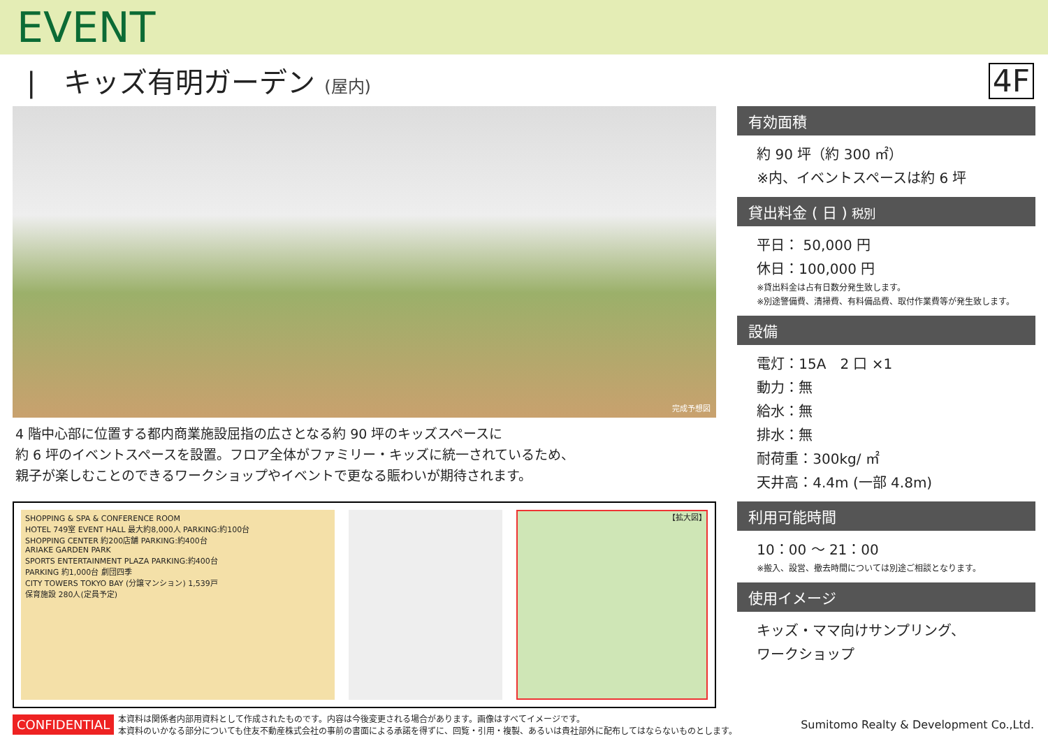EVENT
|　キッズ有明ガーデン (屋内)
4F
完成予想図
4 階中心部に位置する都内商業施設屈指の広さとなる約 90 坪のキッズスペースに
約 6 坪のイベントスペースを設置。フロア全体がファミリー・キッズに統一されているため、
親子が楽しむことのできるワークショップやイベントで更なる賑わいが期待されます。
SHOPPING & SPA & CONFERENCE ROOM
HOTEL 749室 EVENT HALL 最大約8,000人 PARKING:約100台
SHOPPING CENTER 約200店舗 PARKING:約400台
ARIAKE GARDEN PARK
SPORTS ENTERTAINMENT PLAZA PARKING:約400台
PARKING 約1,000台 劇団四季
CITY TOWERS TOKYO BAY (分譲マンション) 1,539戸
保育施設 280人(定員予定)
【拡大図】
有効面積
約 90 坪（約 300 ㎡）
※内、イベントスペースは約 6 坪
貸出料金 ( 日 ) 税別
平日： 50,000 円
休日：100,000 円
※貸出料金は占有日数分発生致します。
※別途警備費、清掃費、有料備品費、取付作業費等が発生致します。
設備
電灯：15A　2 口 ×1
動力：無
給水：無
排水：無
耐荷重：300kg/ ㎡
天井高：4.4m (一部 4.8m)
利用可能時間
10：00 ～ 21：00
※搬入、設営、撤去時間については別途ご相談となります。
使用イメージ
キッズ・ママ向けサンプリング、
ワークショップ
CONFIDENTIAL 本資料は関係者内部用資料として作成されたものです。内容は今後変更される場合があります。画像はすべてイメージです。
本資料のいかなる部分についても住友不動産株式会社の事前の書面による承諾を得ずに、回覧・引用・複製、あるいは貴社部外に配布してはならないものとします。 Sumitomo Realty & Development Co.,Ltd.